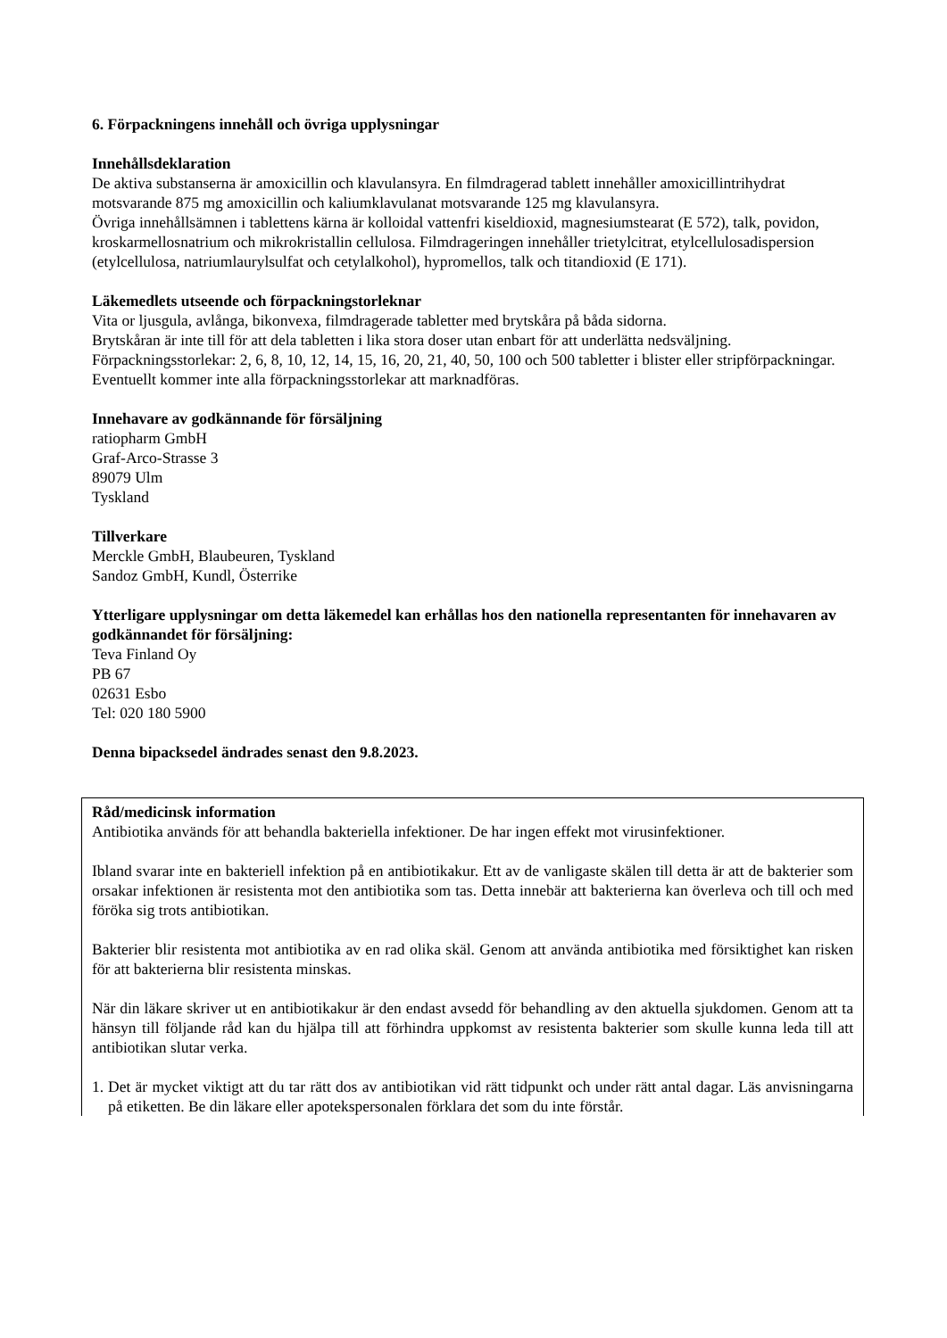6. Förpackningens innehåll och övriga upplysningar
Innehållsdeklaration
De aktiva substanserna är amoxicillin och klavulansyra. En filmdragerad tablett innehåller amoxicillintrihydrat motsvarande 875 mg amoxicillin och kaliumklavulanat motsvarande 125 mg klavulansyra.
Övriga innehållsämnen i tablettens kärna är kolloidal vattenfri kiseldioxid, magnesiumstearat (E 572), talk, povidon, kroskarmellosnatrium och mikrokristallin cellulosa. Filmdrageringen innehåller trietylcitrat, etylcellulosadispersion (etylcellulosa, natriumlaurylsulfat och cetylalkohol), hypromellos, talk och titandioxid (E 171).
Läkemedlets utseende och förpackningstorleknar
Vita or ljusgula, avlånga, bikonvexa, filmdragerade tabletter med brytskåra på båda sidorna.
Brytskåran är inte till för att dela tabletten i lika stora doser utan enbart för att underlätta nedsväljning.
Förpackningsstorlekar: 2, 6, 8, 10, 12, 14, 15, 16, 20, 21, 40, 50, 100 och 500 tabletter i blister eller stripförpackningar.
Eventuellt kommer inte alla förpackningsstorlekar att marknadföras.
Innehavare av godkännande för försäljning
ratiopharm GmbH
Graf-Arco-Strasse 3
89079 Ulm
Tyskland
Tillverkare
Merckle GmbH, Blaubeuren, Tyskland
Sandoz GmbH, Kundl, Österrike
Ytterligare upplysningar om detta läkemedel kan erhållas hos den nationella representanten för innehavaren av godkännandet för försäljning:
Teva Finland Oy
PB 67
02631 Esbo
Tel: 020 180 5900
Denna bipacksedel ändrades senast den 9.8.2023.
Råd/medicinsk information
Antibiotika används för att behandla bakteriella infektioner. De har ingen effekt mot virusinfektioner.
Ibland svarar inte en bakteriell infektion på en antibiotikakur. Ett av de vanligaste skälen till detta är att de bakterier som orsakar infektionen är resistenta mot den antibiotika som tas. Detta innebär att bakterierna kan överleva och till och med föröka sig trots antibiotikan.
Bakterier blir resistenta mot antibiotika av en rad olika skäl. Genom att använda antibiotika med försiktighet kan risken för att bakterierna blir resistenta minskas.
När din läkare skriver ut en antibiotikakur är den endast avsedd för behandling av den aktuella sjukdomen. Genom att ta hänsyn till följande råd kan du hjälpa till att förhindra uppkomst av resistenta bakterier som skulle kunna leda till att antibiotikan slutar verka.
1. Det är mycket viktigt att du tar rätt dos av antibiotikan vid rätt tidpunkt och under rätt antal dagar. Läs anvisningarna på etiketten. Be din läkare eller apotekspersonalen förklara det som du inte förstår.